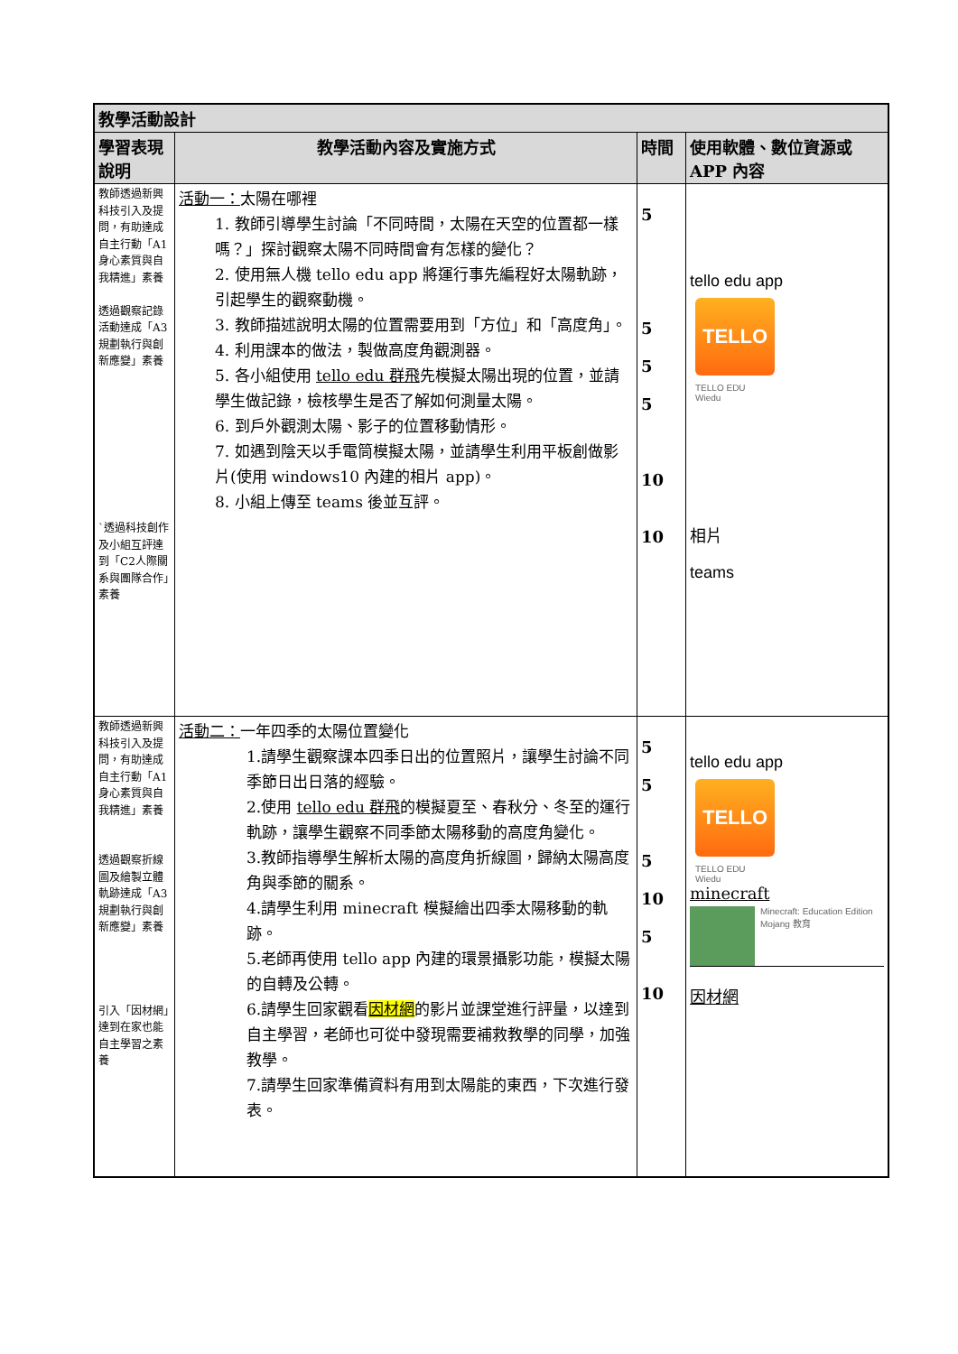| 教學活動設計 | | | |
| --- | --- | --- | --- |
| 學習表現說明 | 教學活動內容及實施方式 | 時間 | 使用軟體、數位資源或 APP 內容 |
| 教師透過新興科技引入及提問，有助達成自主行動「A1身心素質與自我精進」素養 透過觀察記錄活動達成「A3規劃執行與創新應變」素養 `透過科技創作及小組互評達到「C2人際關系與團隊合作」素養 | 活動一： 太陽在哪裡 1. 教師引導學生討論「不同時間，太陽在天空的位置都一樣嗎？」探討觀察太陽不同時間會有怎樣的變化？ 2. 使用無人機 tello edu app 將運行事先編程好太陽軌跡，引起學生的觀察動機。 3. 教師描述說明太陽的位置需要用到「方位」和「高度角」。 4. 利用課本的做法，製做高度角觀測器。 5. 各小組使用 tello edu 群飛 先模擬太陽出現的位置，並請學生做記錄，檢核學生是否了解如何測量太陽。 6. 到戶外觀測太陽、影子的位置移動情形。 7. 如遇到陰天以手電筒模擬太陽，並請學生利用平板創做影片(使用 windows10 內建的相片 app)。 8. 小組上傳至 teams 後並互評。 | 5 5 5 5 10 10 | tello edu app TELLO TELLO EDU Wiedu 相片 teams |
| 教師透過新興科技引入及提問，有助達成自主行動「A1身心素質與自我精進」素養 透過觀察折線圖及繪製立體軌跡達成「A3規劃執行與創新應變」素養 引入「因材網」達到在家也能自主學習之素養 | 活動二： 一年四季的太陽位置變化 1.請學生觀察課本四季日出的位置照片，讓學生討論不同季節日出日落的經驗。 2.使用 tello edu 群飛 的模擬夏至、春秋分、冬至的運行軌跡，讓學生觀察不同季節太陽移動的高度角變化。 3.教師指導學生解析太陽的高度角折線圖，歸納太陽高度角與季節的關系。 4.請學生利用 minecraft 模擬繪出四季太陽移動的軌跡。 5.老師再使用 tello app 內建的環景攝影功能，模擬太陽的自轉及公轉。 6.請學生回家觀看 因材網 的影片並課堂進行評量，以達到自主學習，老師也可從中發現需要補救教學的同學，加強教學。 7.請學生回家準備資料有用到太陽能的東西，下次進行發表。 | 5 5 5 10 5 10 | tello edu app TELLO TELLO EDU Wiedu minecraft Minecraft: Education Edition Mojang 教育 因材網 |